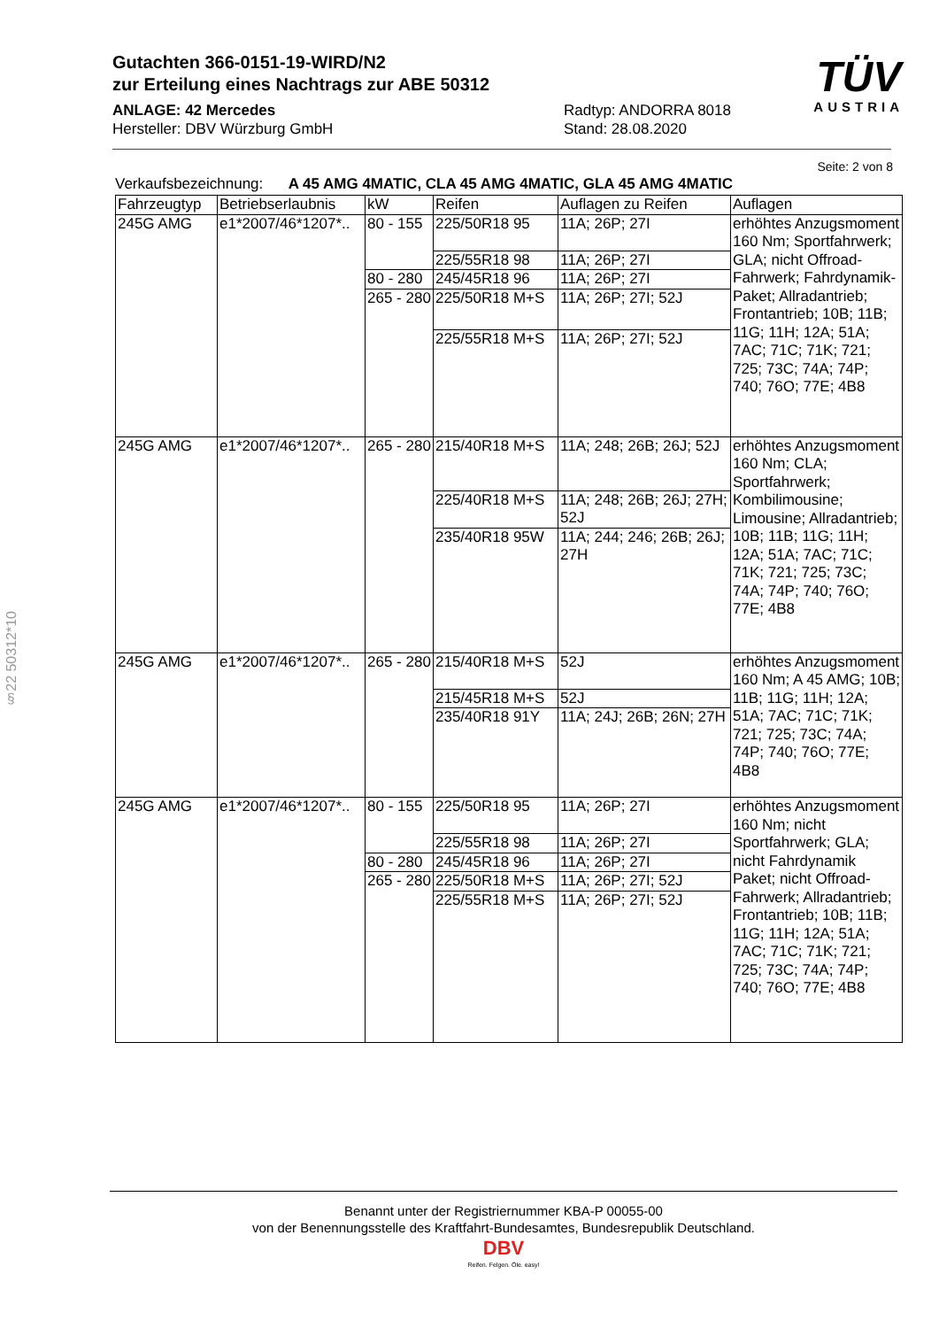Gutachten 366-0151-19-WIRD/N2
zur Erteilung eines Nachtrags zur ABE 50312
ANLAGE: 42 Mercedes
Hersteller: DBV Würzburg GmbH
Radtyp: ANDORRA 8018
Stand: 28.08.2020
TÜV
AUSTRIA
Seite: 2 von 8
§22 50312*10
Verkaufsbezeichnung: A 45 AMG 4MATIC, CLA 45 AMG 4MATIC, GLA 45 AMG 4MATIC
| Fahrzeugtyp | Betriebserlaubnis | kW | Reifen | Auflagen zu Reifen | Auflagen |
| --- | --- | --- | --- | --- | --- |
| 245G AMG | e1*2007/46*1207*.. | 80 - 155 | 225/50R18 95 | 11A; 26P; 27I | erhöhtes Anzugsmoment 160 Nm; Sportfahrwerk; GLA; nicht Offroad-Fahrwerk; Fahrdynamik-Paket; Allradantrieb; Frontantrieb; 10B; 11B; 11G; 11H; 12A; 51A; 7AC; 71C; 71K; 721; 725; 73C; 74A; 74P; 740; 76O; 77E; 4B8 |
| | | | 225/55R18 98 | 11A; 26P; 27I | |
| | | 80 - 280 | 245/45R18 96 | 11A; 26P; 27I | |
| | | 265 - 280 | 225/50R18 M+S | 11A; 26P; 27I; 52J | |
| | | | 225/55R18 M+S | 11A; 26P; 27I; 52J | |
| 245G AMG | e1*2007/46*1207*.. | 265 - 280 | 215/40R18 M+S | 11A; 248; 26B; 26J; 52J | erhöhtes Anzugsmoment 160 Nm; CLA; Sportfahrwerk; Kombilimousine; Limousine; Allradantrieb; 10B; 11B; 11G; 11H; 12A; 51A; 7AC; 71C; 71K; 721; 725; 73C; 74A; 74P; 740; 76O; 77E; 4B8 |
| | | | 225/40R18 M+S | 11A; 248; 26B; 26J; 27H; 52J | |
| | | | 235/40R18 95W | 11A; 244; 246; 26B; 26J; 27H | |
| 245G AMG | e1*2007/46*1207*.. | 265 - 280 | 215/40R18 M+S | 52J | erhöhtes Anzugsmoment 160 Nm; A 45 AMG; 10B; 11B; 11G; 11H; 12A; 51A; 7AC; 71C; 71K; 721; 725; 73C; 74A; 74P; 740; 76O; 77E; 4B8 |
| | | | 215/45R18 M+S | 52J | |
| | | | 235/40R18 91Y | 11A; 24J; 26B; 26N; 27H | |
| 245G AMG | e1*2007/46*1207*.. | 80 - 155 | 225/50R18 95 | 11A; 26P; 27I | erhöhtes Anzugsmoment 160 Nm; nicht Sportfahrwerk; GLA; nicht Fahrdynamik Paket; nicht Offroad-Fahrwerk; Allradantrieb; Frontantrieb; 10B; 11B; 11G; 11H; 12A; 51A; 7AC; 71C; 71K; 721; 725; 73C; 74A; 74P; 740; 76O; 77E; 4B8 |
| | | | 225/55R18 98 | 11A; 26P; 27I | |
| | | 80 - 280 | 245/45R18 96 | 11A; 26P; 27I | |
| | | 265 - 280 | 225/50R18 M+S | 11A; 26P; 27I; 52J | |
| | | | 225/55R18 M+S | 11A; 26P; 27I; 52J | |
Benannt unter der Registriernummer KBA-P 00055-00
von der Benennungsstelle des Kraftfahrt-Bundesamtes, Bundesrepublik Deutschland.
DBV
Reifen. Felgen. Öle. easy!